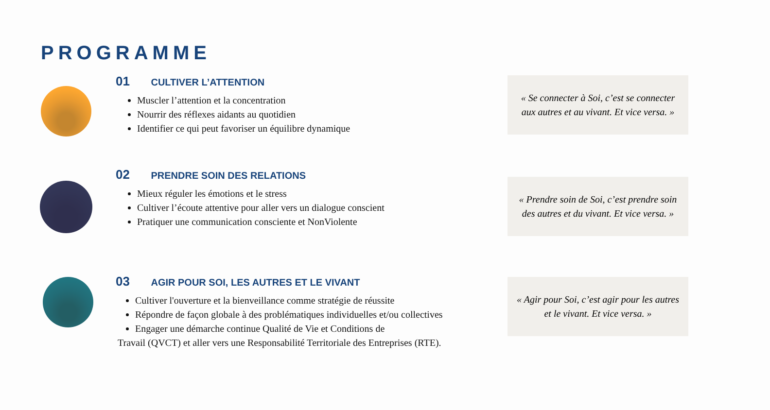PROGRAMME
01 CULTIVER L’ATTENTION
Muscler l’attention et la concentration
Nourrir des réflexes aidants au quotidien
Identifier ce qui peut favoriser un équilibre dynamique
« Se connecter à Soi, c’est se connecter aux autres et au vivant. Et vice versa. »
02 PRENDRE SOIN DES RELATIONS
Mieux réguler les émotions et le stress
Cultiver l’écoute attentive pour aller vers un dialogue conscient
Pratiquer une communication consciente et NonViolente
« Prendre soin de Soi, c’est prendre soin des autres et du vivant. Et vice versa. »
03 AGIR POUR SOI, LES AUTRES ET LE VIVANT
Cultiver l'ouverture et la bienveillance comme stratégie de réussite
Répondre de façon globale à des problématiques individuelles et/ou collectives
Engager une démarche continue Qualité de Vie et Conditions de
Travail (QVCT) et aller vers une Responsabilité Territoriale des Entreprises (RTE).
« Agir pour Soi, c’est agir pour les autres et le vivant. Et vice versa. »